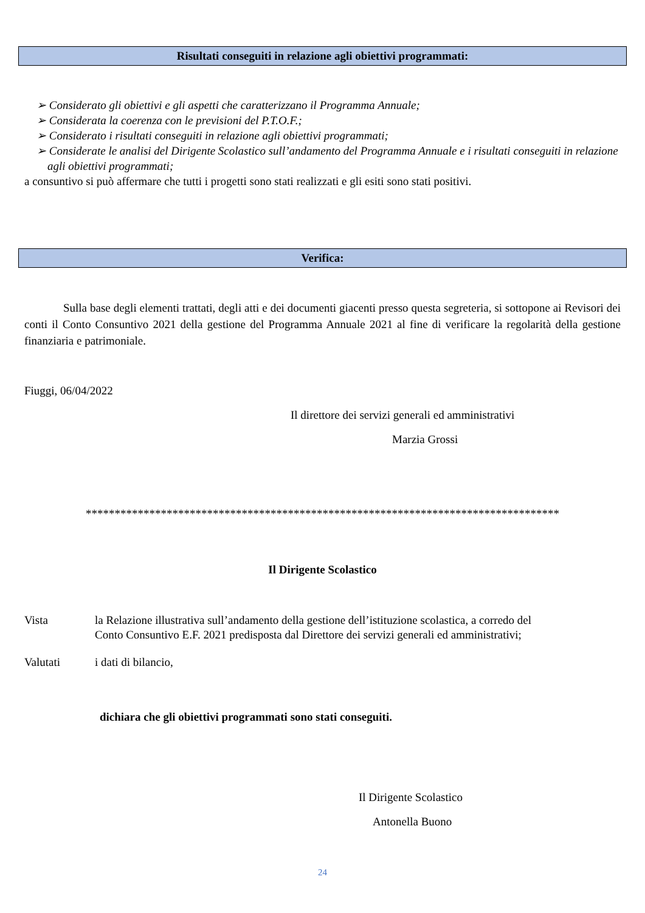Risultati conseguiti in relazione agli obiettivi programmati:
➢ Considerato gli obiettivi e gli aspetti che caratterizzano il Programma Annuale;
➢ Considerata la coerenza con le previsioni del P.T.O.F.;
➢ Considerato i risultati conseguiti in relazione agli obiettivi programmati;
➢ Considerate le analisi del Dirigente Scolastico sull’andamento del Programma Annuale e i risultati conseguiti in relazione agli obiettivi programmati;
a consuntivo si può affermare che tutti i progetti sono stati realizzati e gli esiti sono stati positivi.
Verifica:
Sulla base degli elementi trattati, degli atti e dei documenti giacenti presso questa segreteria, si sottopone ai Revisori dei conti il Conto Consuntivo 2021 della gestione del Programma Annuale 2021 al fine di verificare la regolarità della gestione finanziaria e patrimoniale.
Fiuggi, 06/04/2022
Il direttore dei servizi generali ed amministrativi
Marzia Grossi
**********************************************************************************
Il Dirigente Scolastico
Vista la Relazione illustrativa sull’andamento della gestione dell’istituzione scolastica, a corredo del Conto Consuntivo E.F. 2021 predisposta dal Direttore dei servizi generali ed amministrativi;
Valutati i dati di bilancio,
dichiara che gli obiettivi programmati sono stati conseguiti.
Il Dirigente Scolastico
Antonella Buono
24